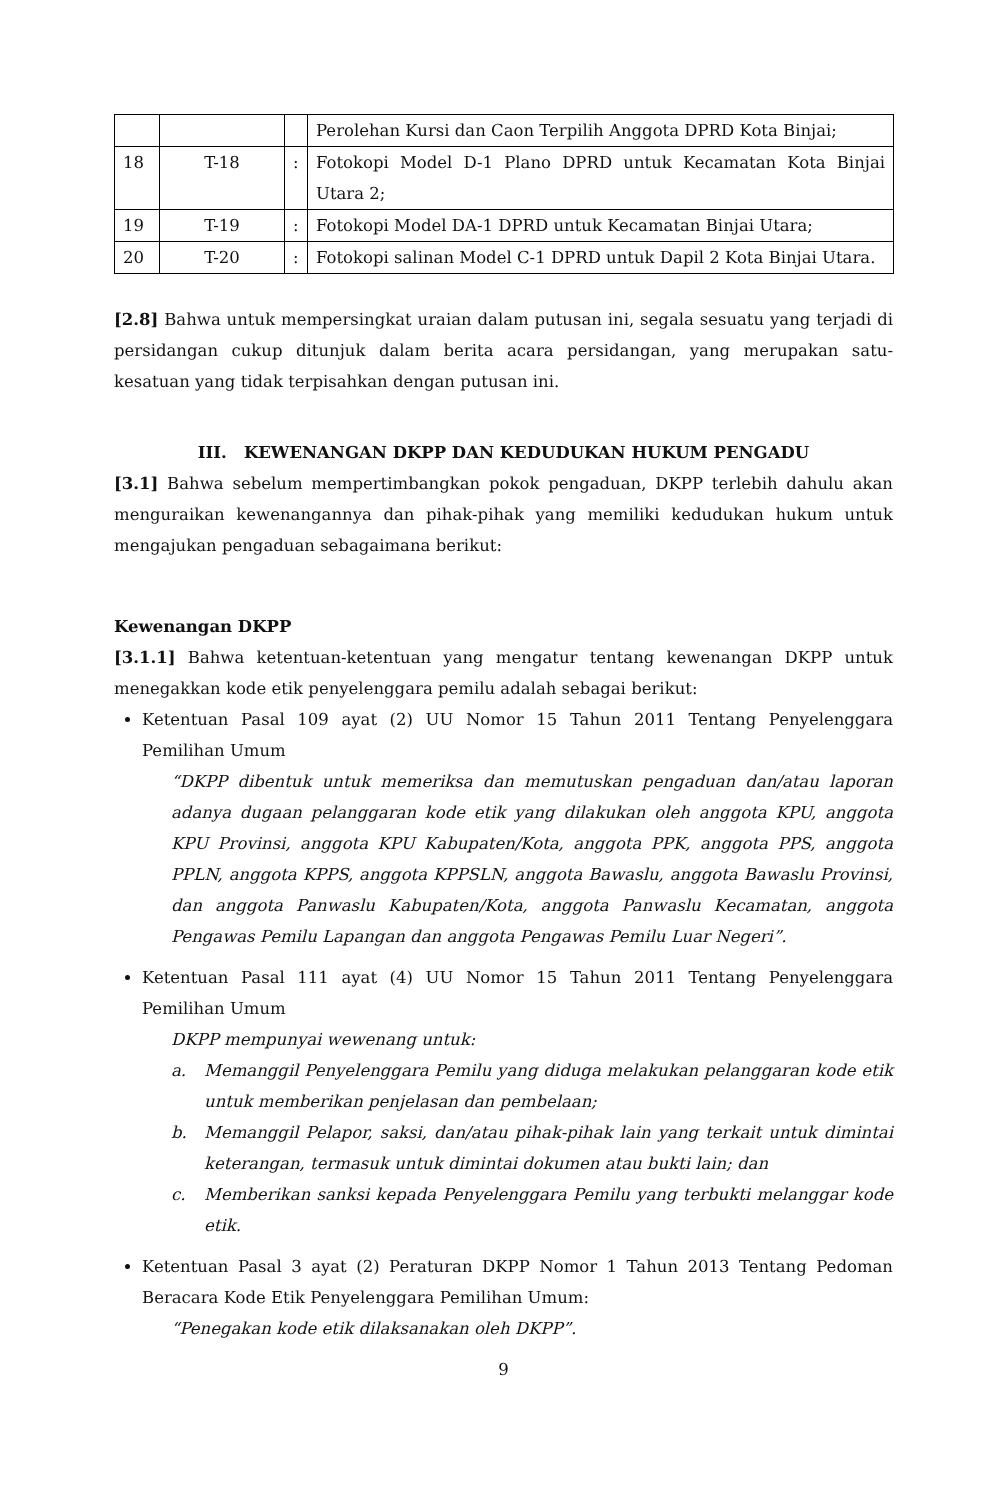| | | | Perolehan Kursi dan Caon Terpilih Anggota DPRD Kota Binjai; |
| 18 | T-18 | : | Fotokopi Model D-1 Plano DPRD untuk Kecamatan Kota Binjai Utara 2; |
| 19 | T-19 | : | Fotokopi Model DA-1 DPRD untuk Kecamatan Binjai Utara; |
| 20 | T-20 | : | Fotokopi salinan Model C-1 DPRD untuk Dapil 2 Kota Binjai Utara. |
[2.8] Bahwa untuk mempersingkat uraian dalam putusan ini, segala sesuatu yang terjadi di persidangan cukup ditunjuk dalam berita acara persidangan, yang merupakan satu-kesatuan yang tidak terpisahkan dengan putusan ini.
III. KEWENANGAN DKPP DAN KEDUDUKAN HUKUM PENGADU
[3.1] Bahwa sebelum mempertimbangkan pokok pengaduan, DKPP terlebih dahulu akan menguraikan kewenangannya dan pihak-pihak yang memiliki kedudukan hukum untuk mengajukan pengaduan sebagaimana berikut:
Kewenangan DKPP
[3.1.1] Bahwa ketentuan-ketentuan yang mengatur tentang kewenangan DKPP untuk menegakkan kode etik penyelenggara pemilu adalah sebagai berikut:
Ketentuan Pasal 109 ayat (2) UU Nomor 15 Tahun 2011 Tentang Penyelenggara Pemilihan Umum
“DKPP dibentuk untuk memeriksa dan memutuskan pengaduan dan/atau laporan adanya dugaan pelanggaran kode etik yang dilakukan oleh anggota KPU, anggota KPU Provinsi, anggota KPU Kabupaten/Kota, anggota PPK, anggota PPS, anggota PPLN, anggota KPPS, anggota KPPSLN, anggota Bawaslu, anggota Bawaslu Provinsi, dan anggota Panwaslu Kabupaten/Kota, anggota Panwaslu Kecamatan, anggota Pengawas Pemilu Lapangan dan anggota Pengawas Pemilu Luar Negeri”.
Ketentuan Pasal 111 ayat (4) UU Nomor 15 Tahun 2011 Tentang Penyelenggara Pemilihan Umum
DKPP mempunyai wewenang untuk:
a.
Memanggil Penyelenggara Pemilu yang diduga melakukan pelanggaran kode etik untuk memberikan penjelasan dan pembelaan;
b.
Memanggil Pelapor, saksi, dan/atau pihak-pihak lain yang terkait untuk dimintai keterangan, termasuk untuk dimintai dokumen atau bukti lain; dan
c.
Memberikan sanksi kepada Penyelenggara Pemilu yang terbukti melanggar kode etik.
Ketentuan Pasal 3 ayat (2) Peraturan DKPP Nomor 1 Tahun 2013 Tentang Pedoman Beracara Kode Etik Penyelenggara Pemilihan Umum:
“Penegakan kode etik dilaksanakan oleh DKPP”.
9